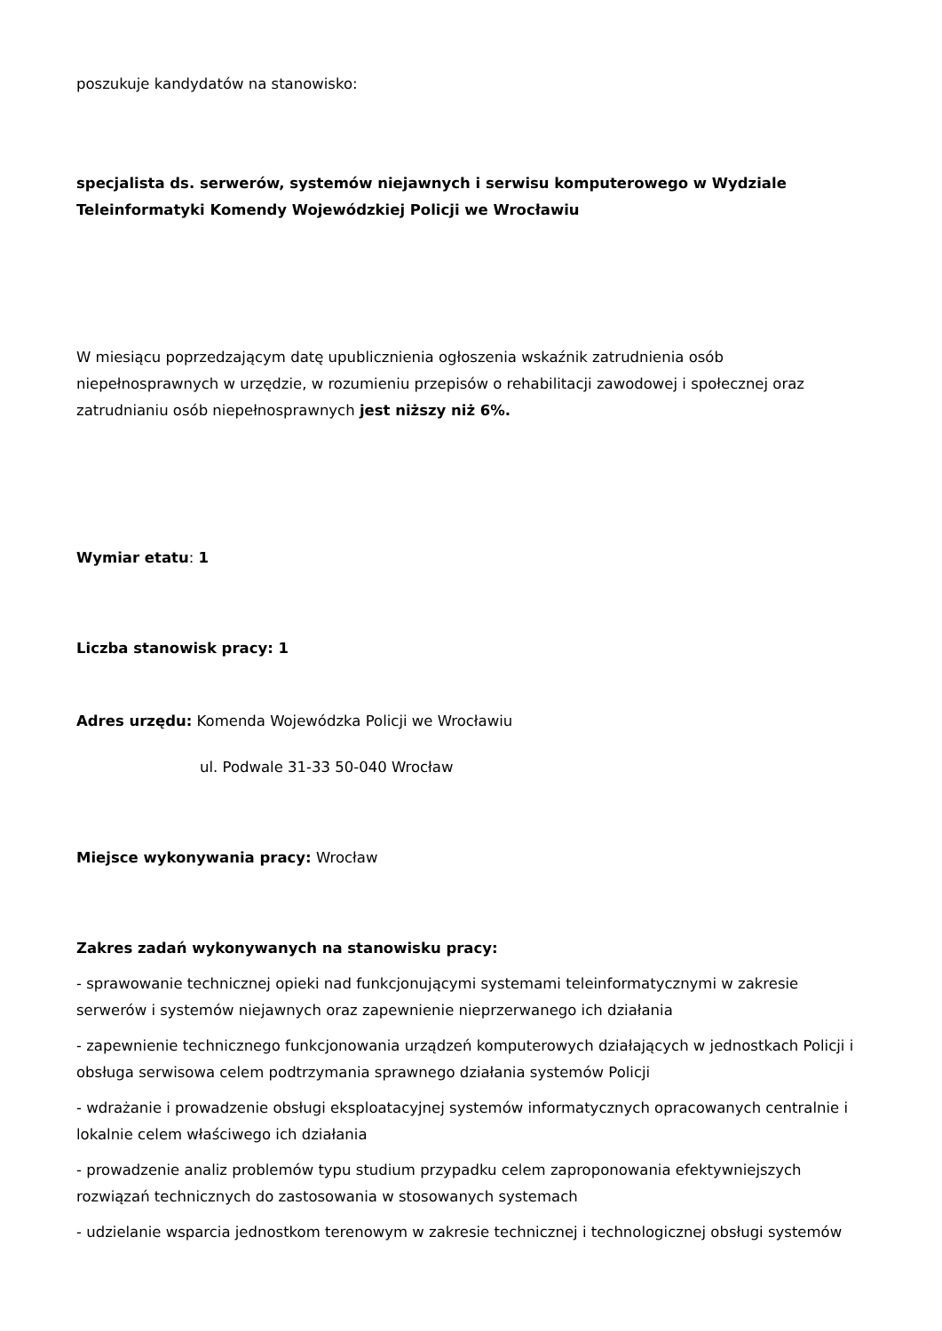poszukuje kandydatów na stanowisko:
specjalista ds. serwerów, systemów niejawnych i serwisu komputerowego w Wydziale Teleinformatyki Komendy Wojewódzkiej Policji we Wrocławiu
W miesiącu poprzedzającym datę upublicznienia ogłoszenia wskaźnik zatrudnienia osób niepełnosprawnych w urzędzie, w rozumieniu przepisów o rehabilitacji zawodowej i społecznej oraz zatrudnianiu osób niepełnosprawnych jest niższy niż 6%.
Wymiar etatu: 1
Liczba stanowisk pracy: 1
Adres urzędu: Komenda Wojewódzka Policji we Wrocławiu
ul. Podwale 31-33 50-040 Wrocław
Miejsce wykonywania pracy: Wrocław
Zakres zadań wykonywanych na stanowisku pracy:
- sprawowanie technicznej opieki nad funkcjonującymi systemami teleinformatycznymi w zakresie serwerów i systemów niejawnych oraz zapewnienie nieprzerwanego ich działania
- zapewnienie technicznego funkcjonowania urządzeń komputerowych działających w jednostkach Policji i obsługa serwisowa celem podtrzymania sprawnego działania systemów Policji
- wdrażanie i prowadzenie obsługi eksploatacyjnej systemów informatycznych opracowanych centralnie i lokalnie celem właściwego ich działania
- prowadzenie analiz problemów typu studium przypadku celem zaproponowania efektywniejszych rozwiązań technicznych do zastosowania w stosowanych systemach
- udzielanie wsparcia jednostkom terenowym w zakresie technicznej i technologicznej obsługi systemów